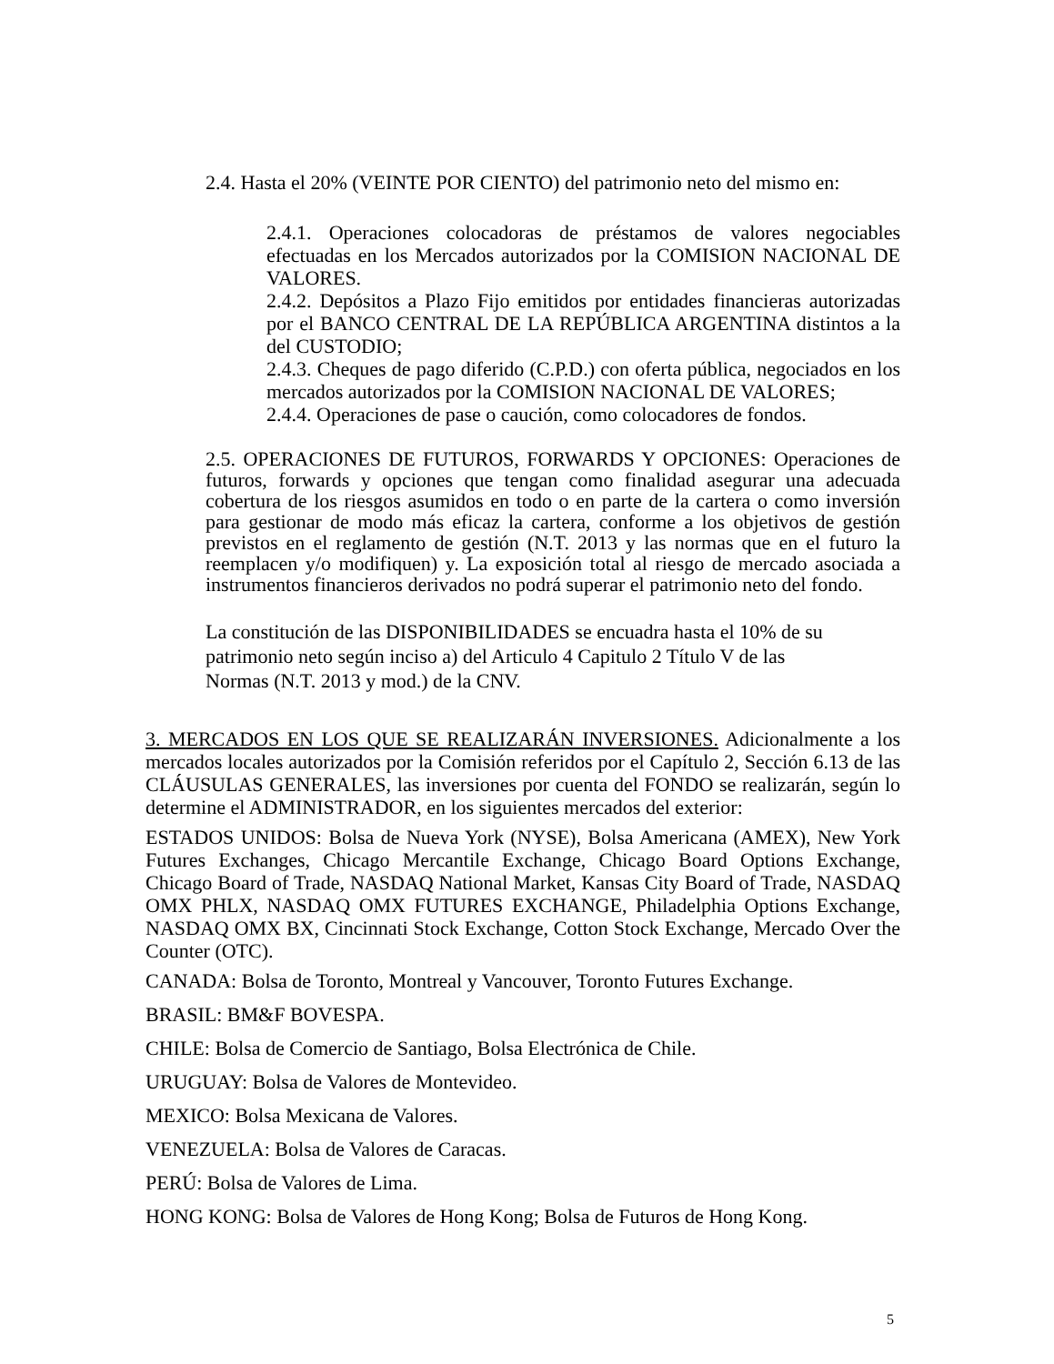2.4. Hasta el 20% (VEINTE POR CIENTO) del patrimonio neto del mismo en:
2.4.1. Operaciones colocadoras de préstamos de valores negociables efectuadas en los Mercados autorizados por la COMISION NACIONAL DE VALORES.
2.4.2. Depósitos a Plazo Fijo emitidos por entidades financieras autorizadas por el BANCO CENTRAL DE LA REPÚBLICA ARGENTINA distintos a la del CUSTODIO;
2.4.3. Cheques de pago diferido (C.P.D.) con oferta pública, negociados en los mercados autorizados por la COMISION NACIONAL DE VALORES;
2.4.4. Operaciones de pase o caución, como colocadores de fondos.
2.5. OPERACIONES DE FUTUROS, FORWARDS Y OPCIONES: Operaciones de futuros, forwards y opciones que tengan como finalidad asegurar una adecuada cobertura de los riesgos asumidos en todo o en parte de la cartera o como inversión para gestionar de modo más eficaz la cartera, conforme a los objetivos de gestión previstos en el reglamento de gestión (N.T. 2013 y las normas que en el futuro la reemplacen y/o modifiquen) y. La exposición total al riesgo de mercado asociada a instrumentos financieros derivados no podrá superar el patrimonio neto del fondo.
La constitución de las DISPONIBILIDADES se encuadra hasta el 10% de su patrimonio neto según inciso a) del Articulo 4 Capitulo 2 Título V de las Normas (N.T. 2013 y mod.) de la CNV.
3. MERCADOS EN LOS QUE SE REALIZARÁN INVERSIONES. Adicionalmente a los mercados locales autorizados por la Comisión referidos por el Capítulo 2, Sección 6.13 de las CLÁUSULAS GENERALES, las inversiones por cuenta del FONDO se realizarán, según lo determine el ADMINISTRADOR, en los siguientes mercados del exterior:
ESTADOS UNIDOS: Bolsa de Nueva York (NYSE), Bolsa Americana (AMEX), New York Futures Exchanges, Chicago Mercantile Exchange, Chicago Board Options Exchange, Chicago Board of Trade, NASDAQ National Market, Kansas City Board of Trade, NASDAQ OMX PHLX, NASDAQ OMX FUTURES EXCHANGE, Philadelphia Options Exchange, NASDAQ OMX BX, Cincinnati Stock Exchange, Cotton Stock Exchange, Mercado Over the Counter (OTC).
CANADA: Bolsa de Toronto, Montreal y Vancouver, Toronto Futures Exchange.
BRASIL: BM&F BOVESPA.
CHILE: Bolsa de Comercio de Santiago, Bolsa Electrónica de Chile.
URUGUAY: Bolsa de Valores de Montevideo.
MEXICO: Bolsa Mexicana de Valores.
VENEZUELA: Bolsa de Valores de Caracas.
PERÚ: Bolsa de Valores de Lima.
HONG KONG: Bolsa de Valores de Hong Kong; Bolsa de Futuros de Hong Kong.
5